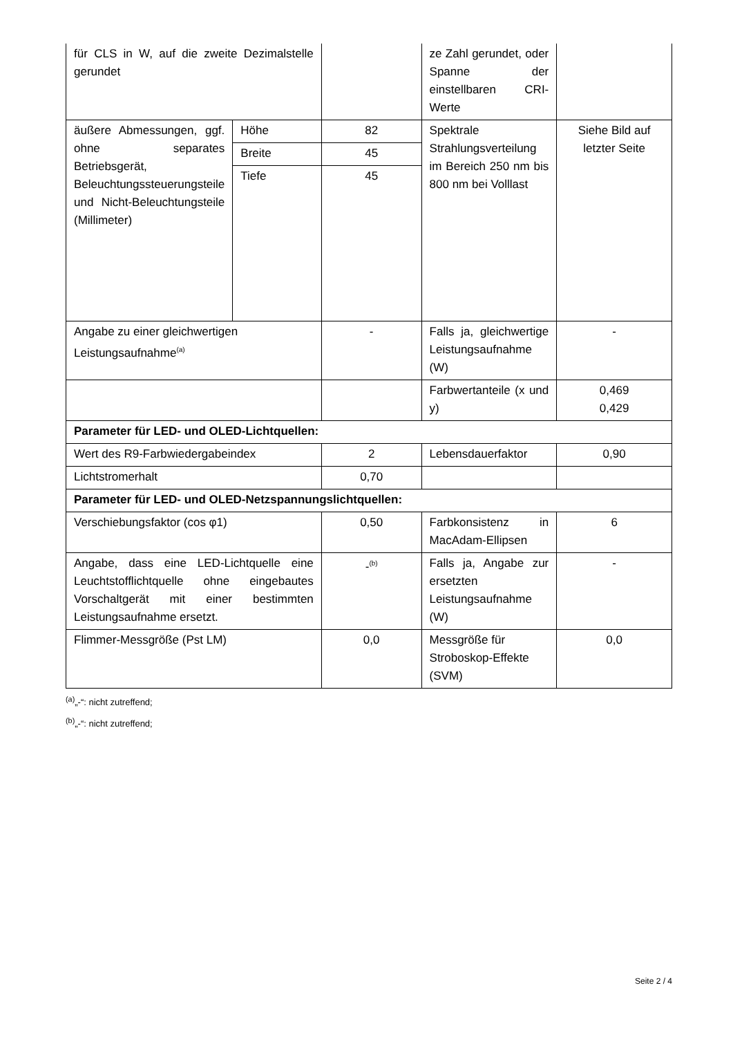| für CLS in W, auf die zweite Dezimalstelle gerundet | | | ze Zahl gerundet, oder Spanne der einstellbaren CRI-Werte | |
| äußere Abmessungen, ggf. ohne separates Betriebsgerät, Beleuchtungssteuerungsteile und Nicht-Beleuchtungsteile (Millimeter) | Höhe | 82 | Spektrale Strahlungsverteilung im Bereich 250 nm bis 800 nm bei Volllast | Siehe Bild auf letzter Seite |
| | Breite | 45 | | |
| | Tiefe | 45 | | |
| Angabe zu einer gleichwertigen Leistungsaufnahme<sup>(a)</sup> | | - | Falls ja, gleichwertige Leistungsaufnahme (W) | - |
| | | | Farbwertanteile (x und y) | 0,469 0,429 |
| Parameter für LED- und OLED-Lichtquellen: | | | | |
| Wert des R9-Farbwiedergabeindex | | 2 | Lebensdauerfaktor | 0,90 |
| Lichtstromerhalt | | 0,70 | | |
| Parameter für LED- und OLED-Netzspannungslichtquellen: | | | | |
| Verschiebungsfaktor (cos φ1) | | 0,50 | Farbkonsistenz in MacAdam-Ellipsen | 6 |
| Angabe, dass eine LED-Lichtquelle eine Leuchtstofflichtquelle ohne eingebautes Vorschaltgerät mit einer bestimmten Leistungsaufnahme ersetzt. | | -<sup>(b)</sup> | Falls ja, Angabe zur ersetzten Leistungsaufnahme (W) | - |
| Flimmer-Messgröße (Pst LM) | | 0,0 | Messgröße für Stroboskop-Effekte (SVM) | 0,0 |
<sup>(a)</sup>„-“: nicht zutreffend;
<sup>(b)</sup>„-“: nicht zutreffend;
Seite 2 / 4